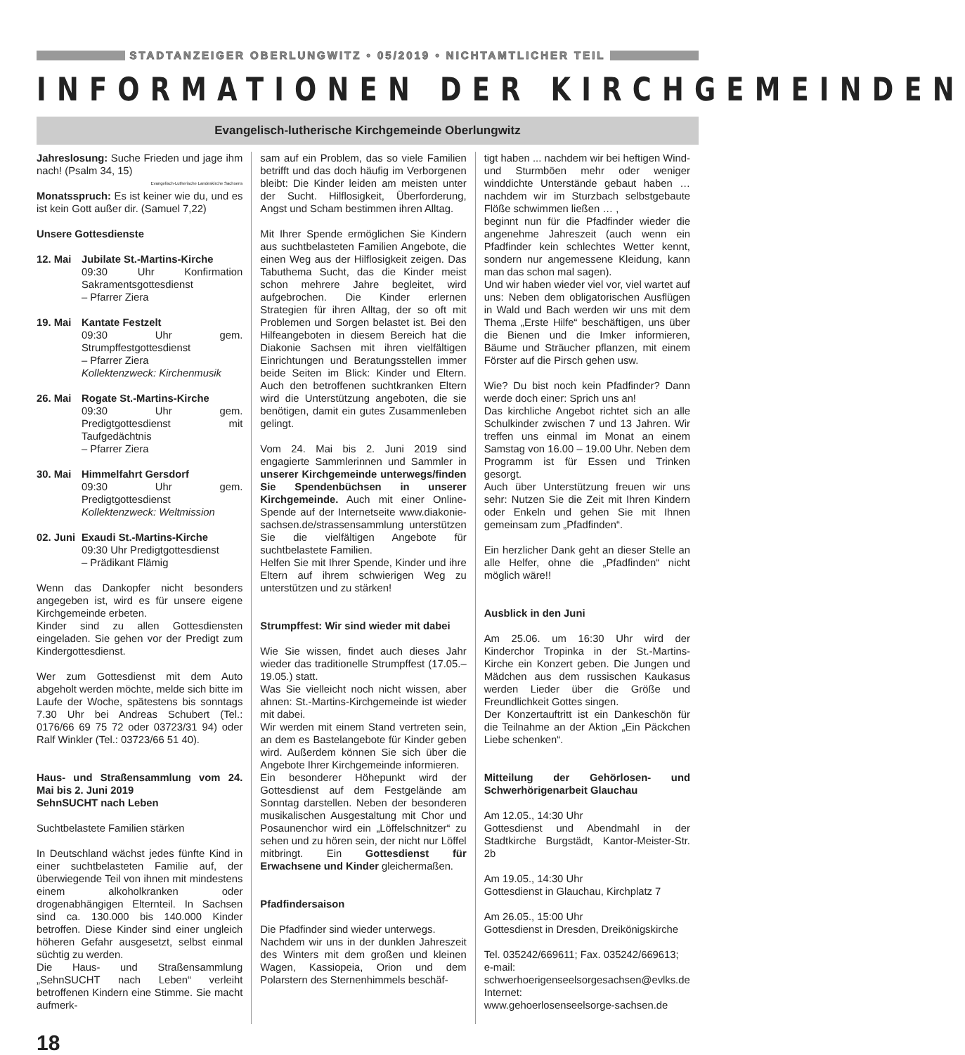STADTANZEIGER OBERLUNGWITZ • 05/2019 • NICHTAMTLICHER TEIL
INFORMATIONEN DER KIRCHGEMEINDEN
Evangelisch-lutherische Kirchgemeinde Oberlungwitz
Jahreslosung: Suche Frieden und jage ihm nach! (Psalm 34, 15)
Evangelisch-Lutherische Landeskirche Sachsens
Monatsspruch: Es ist keiner wie du, und es ist kein Gott außer dir. (Samuel 7,22)
Unsere Gottesdienste
12. Mai Jubilate St.-Martins-Kirche
09:30 Uhr Konfirmation Sakramentsgottesdienst
– Pfarrer Ziera
19. Mai Kantate Festzelt
09:30 Uhr gem. Strumpffestgottesdienst
– Pfarrer Ziera
Kollektenzweck: Kirchenmusik
26. Mai Rogate St.-Martins-Kirche
09:30 Uhr gem. Predigtgottesdienst mit Taufgedächtnis
– Pfarrer Ziera
30. Mai Himmelfahrt Gersdorf
09:30 Uhr gem. Predigtgottesdienst
Kollektenzweck: Weltmission
02. Juni Exaudi St.-Martins-Kirche
09:30 Uhr Predigtgottesdienst
– Prädikant Flämig
Wenn das Dankopfer nicht besonders angegeben ist, wird es für unsere eigene Kirchgemeinde erbeten.
Kinder sind zu allen Gottesdiensten eingeladen. Sie gehen vor der Predigt zum Kindergottesdienst.
Wer zum Gottesdienst mit dem Auto abgeholt werden möchte, melde sich bitte im Laufe der Woche, spätestens bis sonntags 7.30 Uhr bei Andreas Schubert (Tel.: 0176/66 69 75 72 oder 03723/31 94) oder Ralf Winkler (Tel.: 03723/66 51 40).
Haus- und Straßensammlung vom 24. Mai bis 2. Juni 2019
SehnSUCHT nach Leben
Suchtbelastete Familien stärken
In Deutschland wächst jedes fünfte Kind in einer suchtbelasteten Familie auf, der überwiegende Teil von ihnen mit mindestens einem alkoholkranken oder drogenabhängigen Elternteil. In Sachsen sind ca. 130.000 bis 140.000 Kinder betroffen. Diese Kinder sind einer ungleich höheren Gefahr ausgesetzt, selbst einmal süchtig zu werden.
Die Haus- und Straßensammlung „SehnSUCHT nach Leben“ verleiht betroffenen Kindern eine Stimme. Sie macht aufmerk-
sam auf ein Problem, das so viele Familien betrifft und das doch häufig im Verborgenen bleibt: Die Kinder leiden am meisten unter der Sucht. Hilflosigkeit, Überforderung, Angst und Scham bestimmen ihren Alltag.
Mit Ihrer Spende ermöglichen Sie Kindern aus suchtbelasteten Familien Angebote, die einen Weg aus der Hilflosigkeit zeigen. Das Tabuthema Sucht, das die Kinder meist schon mehrere Jahre begleitet, wird aufgebrochen. Die Kinder erlernen Strategien für ihren Alltag, der so oft mit Problemen und Sorgen belastet ist. Bei den Hilfeangeboten in diesem Bereich hat die Diakonie Sachsen mit ihren vielfältigen Einrichtungen und Beratungsstellen immer beide Seiten im Blick: Kinder und Eltern. Auch den betroffenen suchtkranken Eltern wird die Unterstützung angeboten, die sie benötigen, damit ein gutes Zusammenleben gelingt.
Vom 24. Mai bis 2. Juni 2019 sind engagierte Sammlerinnen und Sammler in unserer Kirchgemeinde unterwegs/finden Sie Spendenbüchsen in unserer Kirchgemeinde. Auch mit einer Online-Spende auf der Internetseite www.diakonie-sachsen.de/strassensammlung unterstützen Sie die vielfältigen Angebote für suchtbelastete Familien.
Helfen Sie mit Ihrer Spende, Kinder und ihre Eltern auf ihrem schwierigen Weg zu unterstützen und zu stärken!
Strumpffest: Wir sind wieder mit dabei
Wie Sie wissen, findet auch dieses Jahr wieder das traditionelle Strumpffest (17.05.–19.05.) statt.
Was Sie vielleicht noch nicht wissen, aber ahnen: St.-Martins-Kirchgemeinde ist wieder mit dabei.
Wir werden mit einem Stand vertreten sein, an dem es Bastelangebote für Kinder geben wird. Außerdem können Sie sich über die Angebote Ihrer Kirchgemeinde informieren.
Ein besonderer Höhepunkt wird der Gottesdienst auf dem Festgelände am Sonntag darstellen. Neben der besonderen musikalischen Ausgestaltung mit Chor und Posaunenchor wird ein „Löffelschnitzer“ zu sehen und zu hören sein, der nicht nur Löffel mitbringt. Ein Gottesdienst für Erwachsene und Kinder gleichermaßen.
Pfadfindersaison
Die Pfadfinder sind wieder unterwegs.
Nachdem wir uns in der dunklen Jahreszeit des Winters mit dem großen und kleinen Wagen, Kassiopeia, Orion und dem Polarstern des Sternenhimmels beschäf-
tigt haben ... nachdem wir bei heftigen Wind- und Sturmböen mehr oder weniger winddichte Unterstände gebaut haben … nachdem wir im Sturzbach selbstgebaute Flöße schwimmen ließen … ,
beginnt nun für die Pfadfinder wieder die angenehme Jahreszeit (auch wenn ein Pfadfinder kein schlechtes Wetter kennt, sondern nur angemessene Kleidung, kann man das schon mal sagen).
Und wir haben wieder viel vor, viel wartet auf uns: Neben dem obligatorischen Ausflügen in Wald und Bach werden wir uns mit dem Thema „Erste Hilfe“ beschäftigen, uns über die Bienen und die Imker informieren, Bäume und Sträucher pflanzen, mit einem Förster auf die Pirsch gehen usw.
Wie? Du bist noch kein Pfadfinder? Dann werde doch einer: Sprich uns an!
Das kirchliche Angebot richtet sich an alle Schulkinder zwischen 7 und 13 Jahren. Wir treffen uns einmal im Monat an einem Samstag von 16.00 – 19.00 Uhr. Neben dem Programm ist für Essen und Trinken gesorgt.
Auch über Unterstützung freuen wir uns sehr: Nutzen Sie die Zeit mit Ihren Kindern oder Enkeln und gehen Sie mit Ihnen gemeinsam zum „Pfadfinden“.
Ein herzlicher Dank geht an dieser Stelle an alle Helfer, ohne die „Pfadfinden“ nicht möglich wäre!!
Ausblick in den Juni
Am 25.06. um 16:30 Uhr wird der Kinderchor Tropinka in der St.-Martins-Kirche ein Konzert geben. Die Jungen und Mädchen aus dem russischen Kaukasus werden Lieder über die Größe und Freundlichkeit Gottes singen.
Der Konzertauftritt ist ein Dankeschön für die Teilnahme an der Aktion „Ein Päckchen Liebe schenken“.
Mitteilung der Gehörlosen- und Schwerhörigenarbeit Glauchau
Am 12.05., 14:30 Uhr
Gottesdienst und Abendmahl in der Stadtkirche Burgstädt, Kantor-Meister-Str. 2b
Am 19.05., 14:30 Uhr
Gottesdienst in Glauchau, Kirchplatz 7
Am 26.05., 15:00 Uhr
Gottesdienst in Dresden, Dreikönigskirche
Tel. 035242/669611; Fax. 035242/669613;
e-mail:
schwerhoerigenseelsorgesachsen@evlks.de
Internet:
www.gehoerlosenseelsorge-sachsen.de
18